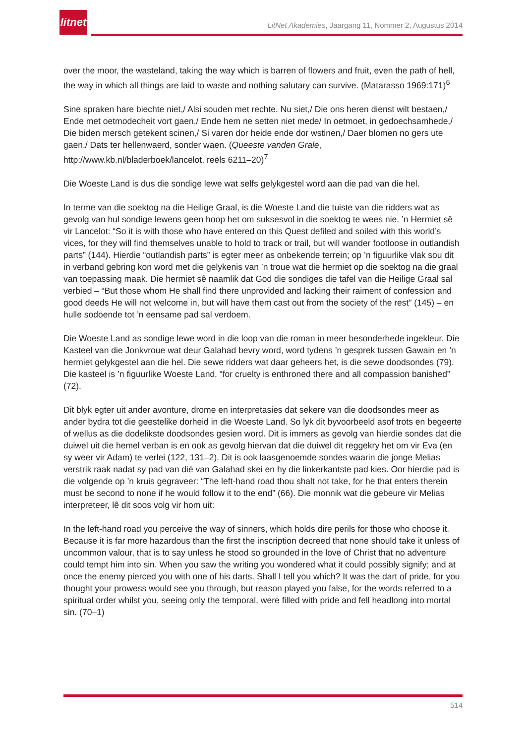litnet
LitNet Akademies, Jaargang 11, Nommer 2, Augustus 2014
over the moor, the wasteland, taking the way which is barren of flowers and fruit, even the path of hell, the way in which all things are laid to waste and nothing salutary can survive. (Matarasso 1969:171)<sup>6</sup>
Sine spraken hare biechte niet,/ Alsi souden met rechte. Nu siet,/ Die ons heren dienst wilt bestaen,/ Ende met oetmodecheit vort gaen,/ Ende hem ne setten niet mede/ In oetmoet, in gedoechsamhede,/ Die biden mersch getekent scinen,/ Si varen dor heide ende dor wstinen,/ Daer blomen no gers ute gaen,/ Dats ter hellenwaerd, sonder waen. (Queeste vanden Grale, http://www.kb.nl/bladerboek/lancelot, reëls 6211–20)<sup>7</sup>
Die Woeste Land is dus die sondige lewe wat selfs gelykgestel word aan die pad van die hel.
In terme van die soektog na die Heilige Graal, is die Woeste Land die tuiste van die ridders wat as gevolg van hul sondige lewens geen hoop het om suksesvol in die soektog te wees nie. ’n Hermiet sê vir Lancelot: “So it is with those who have entered on this Quest defiled and soiled with this world’s vices, for they will find themselves unable to hold to track or trail, but will wander footloose in outlandish parts” (144). Hierdie “outlandish parts” is egter meer as onbekende terrein; op ’n figuurlike vlak sou dit in verband gebring kon word met die gelykenis van ’n troue wat die hermiet op die soektog na die graal van toepassing maak. Die hermiet sê naamlik dat God die sondiges die tafel van die Heilige Graal sal verbied – “But those whom He shall find there unprovided and lacking their raiment of confession and good deeds He will not welcome in, but will have them cast out from the society of the rest” (145) – en hulle sodoende tot ’n eensame pad sal verdoem.
Die Woeste Land as sondige lewe word in die loop van die roman in meer besonderhede ingekleur. Die Kasteel van die Jonkvroue wat deur Galahad bevry word, word tydens ’n gesprek tussen Gawain en ’n hermiet gelykgestel aan die hel. Die sewe ridders wat daar geheers het, is die sewe doodsondes (79). Die kasteel is ’n figuurlike Woeste Land, “for cruelty is enthroned there and all compassion banished” (72).
Dit blyk egter uit ander avonture, drome en interpretasies dat sekere van die doodsondes meer as ander bydra tot die geestelike dorheid in die Woeste Land. So lyk dit byvoorbeeld asof trots en begeerte of wellus as die dodelikste doodsondes gesien word. Dit is immers as gevolg van hierdie sondes dat die duiwel uit die hemel verban is en ook as gevolg hiervan dat die duiwel dit reggekry het om vir Eva (en sy weer vir Adam) te verlei (122, 131–2). Dit is ook laasgenoemde sondes waarin die jonge Melias verstrik raak nadat sy pad van dié van Galahad skei en hy die linkerkantste pad kies. Oor hierdie pad is die volgende op ’n kruis gegraveer: “The left-hand road thou shalt not take, for he that enters therein must be second to none if he would follow it to the end” (66). Die monnik wat die gebeure vir Melias interpreteer, lê dit soos volg vir hom uit:
In the left-hand road you perceive the way of sinners, which holds dire perils for those who choose it. Because it is far more hazardous than the first the inscription decreed that none should take it unless of uncommon valour, that is to say unless he stood so grounded in the love of Christ that no adventure could tempt him into sin. When you saw the writing you wondered what it could possibly signify; and at once the enemy pierced you with one of his darts. Shall I tell you which? It was the dart of pride, for you thought your prowess would see you through, but reason played you false, for the words referred to a spiritual order whilst you, seeing only the temporal, were filled with pride and fell headlong into mortal sin. (70–1)
514